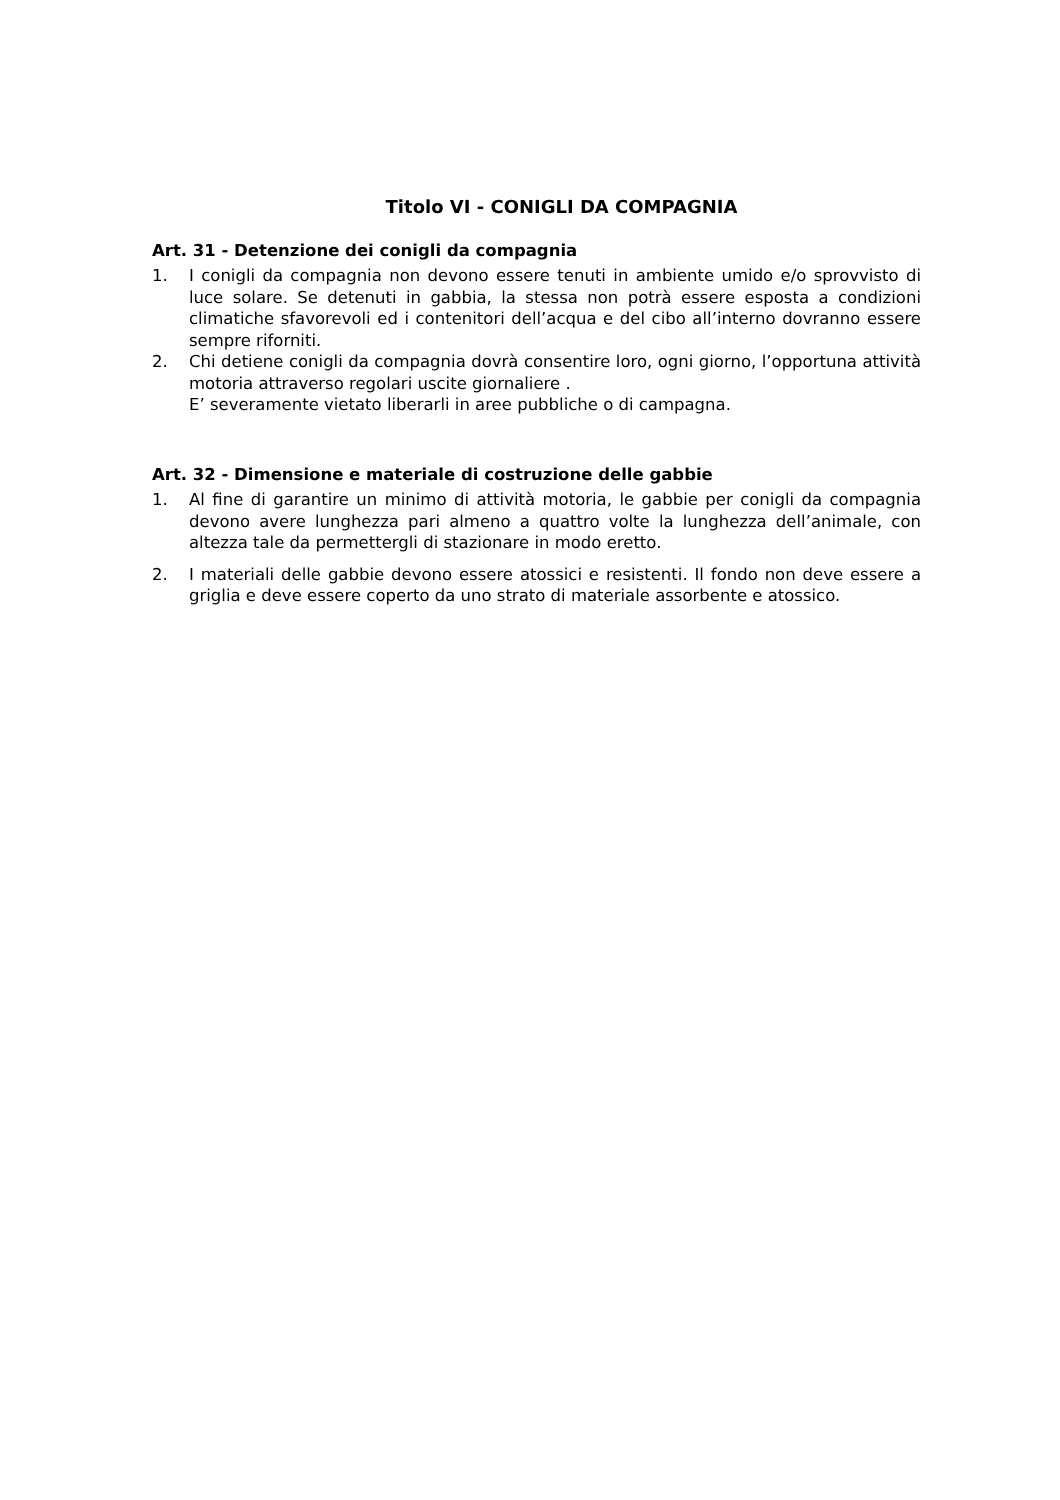Titolo VI - CONIGLI DA COMPAGNIA
Art. 31 - Detenzione dei conigli da compagnia
1. I conigli da compagnia non devono essere tenuti in ambiente umido e/o sprovvisto di luce solare. Se detenuti in gabbia, la stessa non potrà essere esposta a condizioni climatiche sfavorevoli ed i contenitori dell’acqua e del cibo all’interno dovranno essere sempre riforniti.
2. Chi detiene conigli da compagnia dovrà consentire loro, ogni giorno, l’opportuna attività motoria attraverso regolari uscite giornaliere .
E’ severamente vietato liberarli in aree pubbliche o di campagna.
Art. 32 - Dimensione e materiale di costruzione delle gabbie
1. Al fine di garantire un minimo di attività motoria, le gabbie per conigli da compagnia devono avere lunghezza pari almeno a quattro volte la lunghezza dell’animale, con altezza tale da permettergli di stazionare in modo eretto.
2. I materiali delle gabbie devono essere atossici e resistenti. Il fondo non deve essere a griglia e deve essere coperto da uno strato di materiale assorbente e atossico.